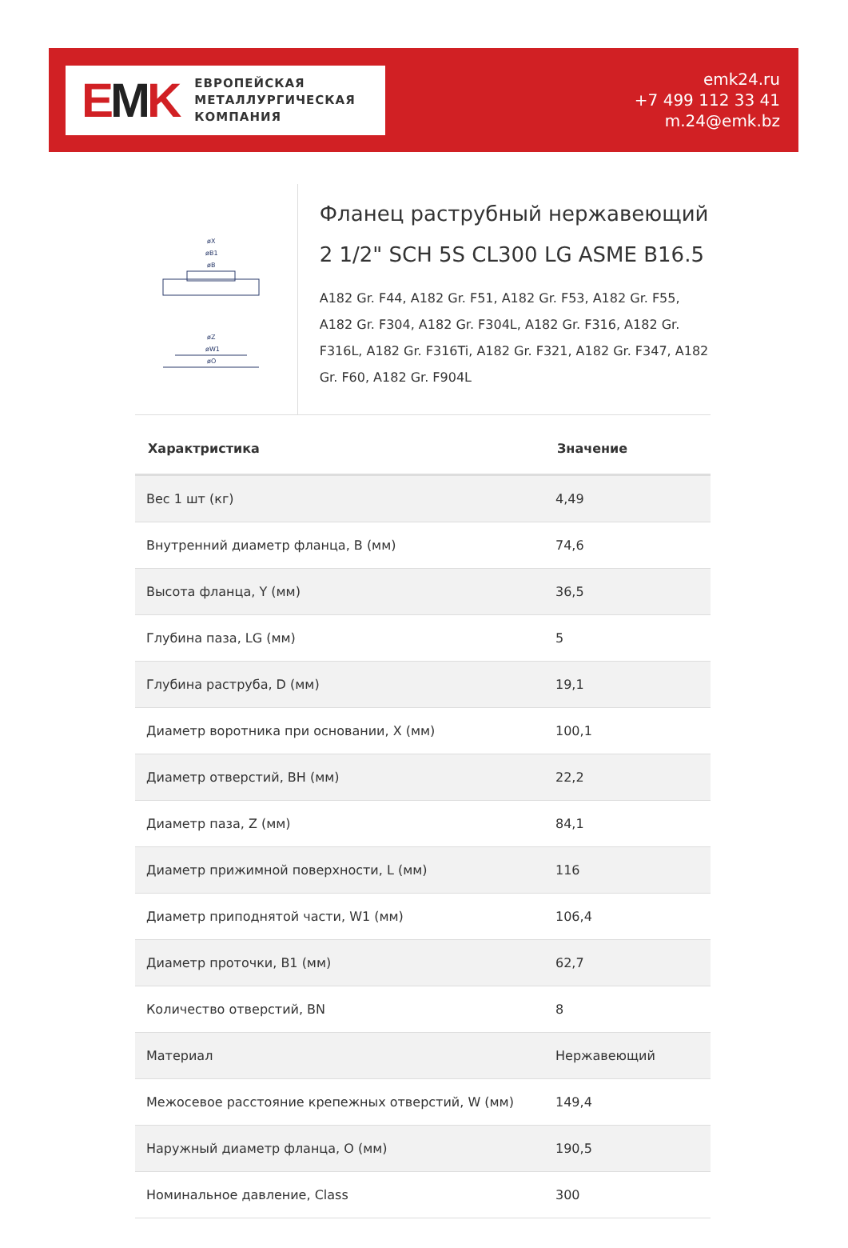EMK
ЕВРОПЕЙСКАЯ
МЕТАЛЛУРГИЧЕСКАЯ
КОМПАНИЯ
emk24.ru
+7 499 112 33 41
m.24@emk.bz
øX
øB1
øB
øZ
øW1
øO
Фланец раструбный нержавеющий 2 1/2" SCH 5S CL300 LG ASME B16.5
A182 Gr. F44, A182 Gr. F51, A182 Gr. F53, A182 Gr. F55, A182 Gr. F304, A182 Gr. F304L, A182 Gr. F316, A182 Gr. F316L, A182 Gr. F316Ti, A182 Gr. F321, A182 Gr. F347, A182 Gr. F60, A182 Gr. F904L
| Характристика | Значение |
| --- | --- |
| Вес 1 шт (кг) | 4,49 |
| Внутренний диаметр фланца, B (мм) | 74,6 |
| Высота фланца, Y (мм) | 36,5 |
| Глубина паза, LG (мм) | 5 |
| Глубина раструба, D (мм) | 19,1 |
| Диаметр воротника при основании, X (мм) | 100,1 |
| Диаметр отверстий, BH (мм) | 22,2 |
| Диаметр паза, Z (мм) | 84,1 |
| Диаметр прижимной поверхности, L (мм) | 116 |
| Диаметр приподнятой части, W1 (мм) | 106,4 |
| Диаметр проточки, B1 (мм) | 62,7 |
| Количество отверстий, BN | 8 |
| Материал | Нержавеющий |
| Межосевое расстояние крепежных отверстий, W (мм) | 149,4 |
| Наружный диаметр фланца, O (мм) | 190,5 |
| Номинальное давление, Class | 300 |